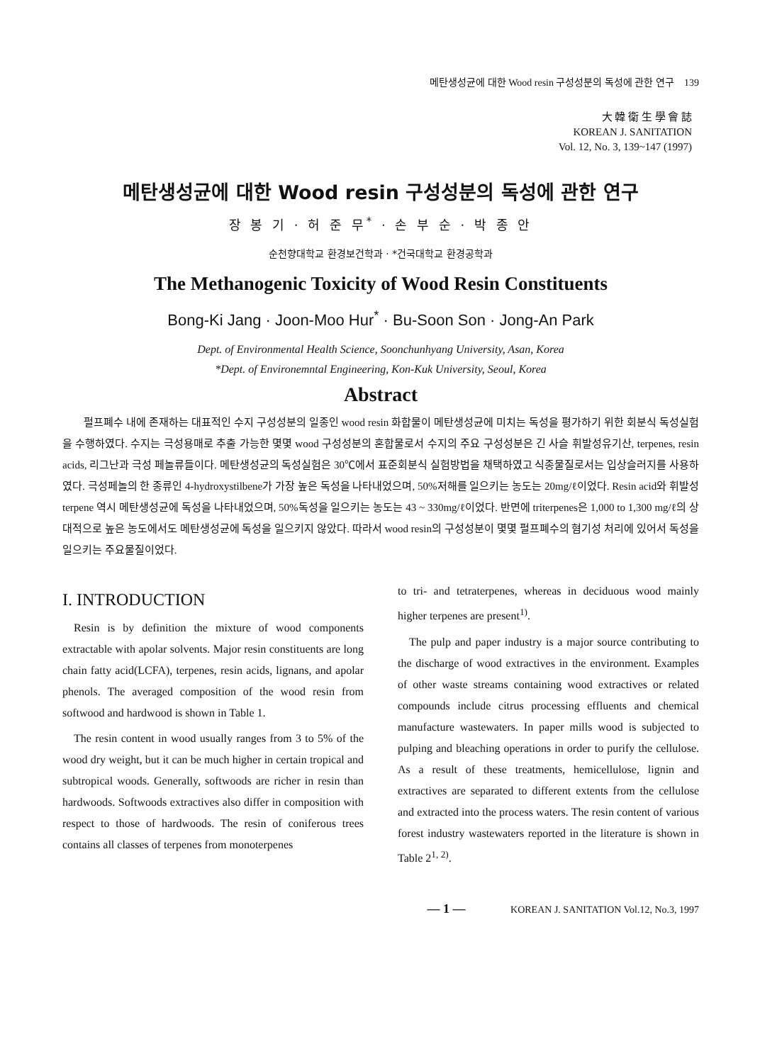메탄생성균에 대한 Wood resin 구성성분의 독성에 관한 연구 139
大 韓 衛 生 學 會 誌
KOREAN J. SANITATION
Vol. 12, No. 3, 139~147 (1997)
메탄생성균에 대한 Wood resin 구성성분의 독성에 관한 연구
장 봉 기 · 허 준 무<sup>*</sup> · 손 부 순 · 박 종 안
순천향대학교 환경보건학과 · *건국대학교 환경공학과
The Methanogenic Toxicity of Wood Resin Constituents
Bong-Ki Jang · Joon-Moo Hur<sup>*</sup> · Bu-Soon Son · Jong-An Park
Dept. of Environmental Health Science, Soonchunhyang University, Asan, Korea
*Dept. of Environemntal Engineering, Kon-Kuk University, Seoul, Korea
Abstract
펄프폐수 내에 존재하는 대표적인 수지 구성성분의 일종인 wood resin 화합물이 메탄생성균에 미치는 독성을 평가하기 위한 회분식 독성실험을 수행하였다. 수지는 극성용매로 추출 가능한 몇몇 wood 구성성분의 혼합물로서 수지의 주요 구성성분은 긴 사슬 휘발성유기산, terpenes, resin acids, 리그난과 극성 페놀류들이다. 메탄생성균의 독성실험은 30℃에서 표준회분식 실험방법을 채택하였고 식종물질로서는 입상슬러지를 사용하였다. 극성페놀의 한 종류인 4-hydroxystilbene가 가장 높은 독성을 나타내었으며, 50%저해를 일으키는 농도는 20mg/ℓ이었다. Resin acid와 휘발성 terpene 역시 메탄생성균에 독성을 나타내었으며, 50%독성을 일으키는 농도는 43 ~ 330mg/ℓ이었다. 반면에 triterpenes은 1,000 to 1,300 mg/ℓ의 상대적으로 높은 농도에서도 메탄생성균에 독성을 일으키지 않았다. 따라서 wood resin의 구성성분이 몇몇 펄프폐수의 혐기성 처리에 있어서 독성을 일으키는 주요물질이었다.
I. INTRODUCTION
Resin is by definition the mixture of wood components extractable with apolar solvents. Major resin constituents are long chain fatty acid(LCFA), terpenes, resin acids, lignans, and apolar phenols. The averaged composition of the wood resin from softwood and hardwood is shown in Table 1.
The resin content in wood usually ranges from 3 to 5% of the wood dry weight, but it can be much higher in certain tropical and subtropical woods. Generally, softwoods are richer in resin than hardwoods. Softwoods extractives also differ in composition with respect to those of hardwoods. The resin of coniferous trees contains all classes of terpenes from monoterpenes
to tri- and tetraterpenes, whereas in deciduous wood mainly higher terpenes are present<sup>1)</sup>.
The pulp and paper industry is a major source contributing to the discharge of wood extractives in the environment. Examples of other waste streams containing wood extractives or related compounds include citrus processing effluents and chemical manufacture wastewaters. In paper mills wood is subjected to pulping and bleaching operations in order to purify the cellulose. As a result of these treatments, hemicellulose, lignin and extractives are separated to different extents from the cellulose and extracted into the process waters. The resin content of various forest industry wastewaters reported in the literature is shown in Table 2<sup>1, 2)</sup>.
— 1 — KOREAN J. SANITATION Vol.12, No.3, 1997